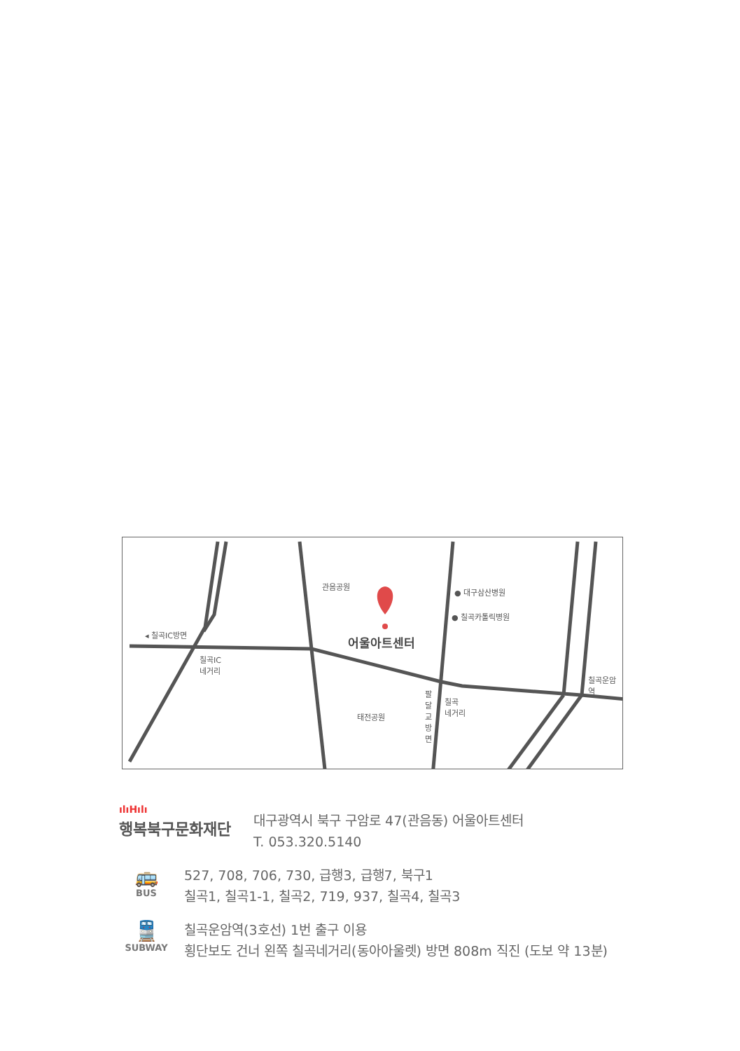관음공원
● 대구삼산병원
● 칠곡카톨릭병원
◂ 칠곡IC방면 어울아트센터
칠곡IC
네거리
칠곡운암역
칠곡
네거리
팔달교방면
태전공원
ılıHılı
행복북구문화재단
대구광역시 북구 구암로 47(관음동) 어울아트센터
T. 053.320.5140
🚌
BUS
527, 708, 706, 730, 급행3, 급행7, 북구1
칠곡1, 칠곡1-1, 칠곡2, 719, 937, 칠곡4, 칠곡3
🚆
SUBWAY
칠곡운암역(3호선) 1번 출구 이용
횡단보도 건너 왼쪽 칠곡네거리(동아아울렛) 방면 808m 직진 (도보 약 13분)